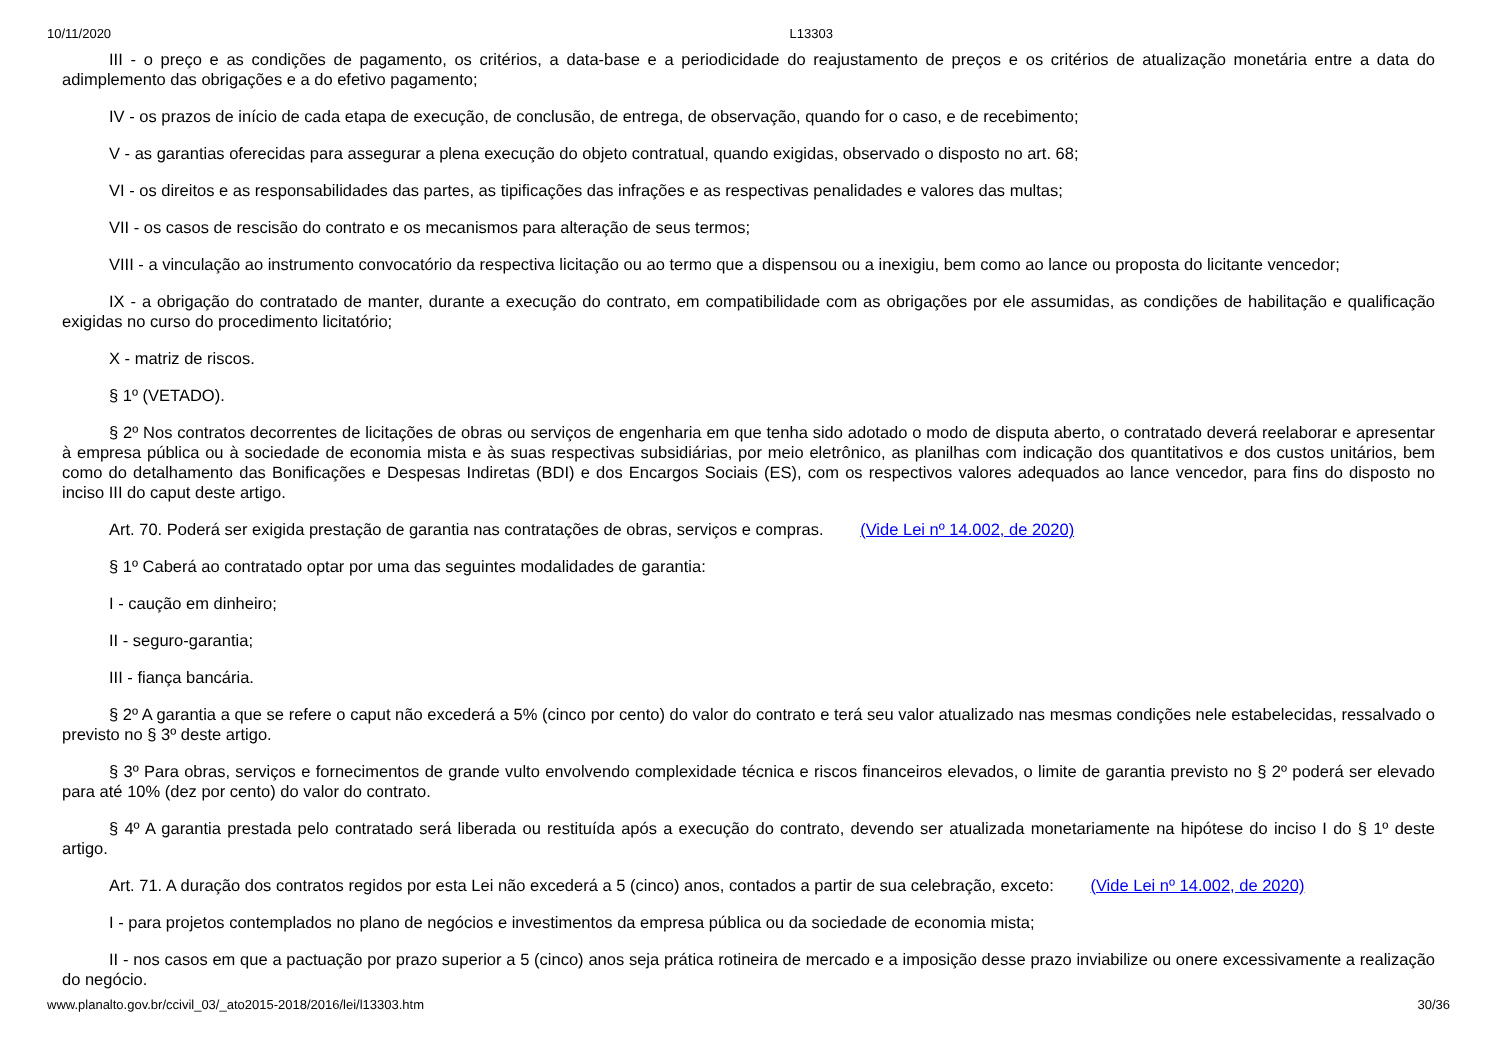10/11/2020 L13303
III - o preço e as condições de pagamento, os critérios, a data-base e a periodicidade do reajustamento de preços e os critérios de atualização monetária entre a data do adimplemento das obrigações e a do efetivo pagamento;
IV - os prazos de início de cada etapa de execução, de conclusão, de entrega, de observação, quando for o caso, e de recebimento;
V - as garantias oferecidas para assegurar a plena execução do objeto contratual, quando exigidas, observado o disposto no art. 68;
VI - os direitos e as responsabilidades das partes, as tipificações das infrações e as respectivas penalidades e valores das multas;
VII - os casos de rescisão do contrato e os mecanismos para alteração de seus termos;
VIII - a vinculação ao instrumento convocatório da respectiva licitação ou ao termo que a dispensou ou a inexigiu, bem como ao lance ou proposta do licitante vencedor;
IX - a obrigação do contratado de manter, durante a execução do contrato, em compatibilidade com as obrigações por ele assumidas, as condições de habilitação e qualificação exigidas no curso do procedimento licitatório;
X - matriz de riscos.
§ 1º (VETADO).
§ 2º Nos contratos decorrentes de licitações de obras ou serviços de engenharia em que tenha sido adotado o modo de disputa aberto, o contratado deverá reelaborar e apresentar à empresa pública ou à sociedade de economia mista e às suas respectivas subsidiárias, por meio eletrônico, as planilhas com indicação dos quantitativos e dos custos unitários, bem como do detalhamento das Bonificações e Despesas Indiretas (BDI) e dos Encargos Sociais (ES), com os respectivos valores adequados ao lance vencedor, para fins do disposto no inciso III do caput deste artigo.
Art. 70. Poderá ser exigida prestação de garantia nas contratações de obras, serviços e compras. (Vide Lei nº 14.002, de 2020)
§ 1º Caberá ao contratado optar por uma das seguintes modalidades de garantia:
I - caução em dinheiro;
II - seguro-garantia;
III - fiança bancária.
§ 2º A garantia a que se refere o caput não excederá a 5% (cinco por cento) do valor do contrato e terá seu valor atualizado nas mesmas condições nele estabelecidas, ressalvado o previsto no § 3º deste artigo.
§ 3º Para obras, serviços e fornecimentos de grande vulto envolvendo complexidade técnica e riscos financeiros elevados, o limite de garantia previsto no § 2º poderá ser elevado para até 10% (dez por cento) do valor do contrato.
§ 4º A garantia prestada pelo contratado será liberada ou restituída após a execução do contrato, devendo ser atualizada monetariamente na hipótese do inciso I do § 1º deste artigo.
Art. 71. A duração dos contratos regidos por esta Lei não excederá a 5 (cinco) anos, contados a partir de sua celebração, exceto: (Vide Lei nº 14.002, de 2020)
I - para projetos contemplados no plano de negócios e investimentos da empresa pública ou da sociedade de economia mista;
II - nos casos em que a pactuação por prazo superior a 5 (cinco) anos seja prática rotineira de mercado e a imposição desse prazo inviabilize ou onere excessivamente a realização do negócio.
www.planalto.gov.br/ccivil_03/_ato2015-2018/2016/lei/l13303.htm 30/36